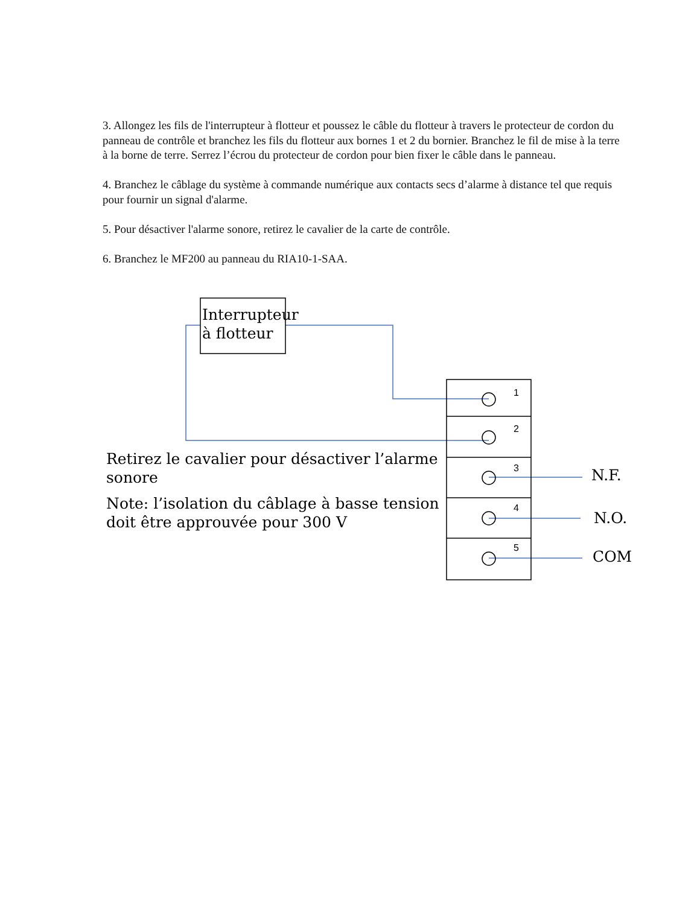3. Allongez les fils de l'interrupteur à flotteur et poussez le câble du flotteur à travers le protecteur de cordon du panneau de contrôle et branchez les fils du flotteur aux bornes 1 et 2 du bornier. Branchez le fil de mise à la terre à la borne de terre. Serrez l’écrou du protecteur de cordon pour bien fixer le câble dans le panneau.
4. Branchez le câblage du système à commande numérique aux contacts secs d’alarme à distance tel que requis pour fournir un signal d'alarme.
5. Pour désactiver l'alarme sonore, retirez le cavalier de la carte de contrôle.
6. Branchez le MF200 au panneau du RIA10-1-SAA.
Interrupteur
à flotteur
1
2
3
4
5
N.F.
N.O.
COM
Retirez le cavalier pour désactiver l’alarme
sonore
Note: l’isolation du câblage à basse tension
doit être approuvée pour 300 V